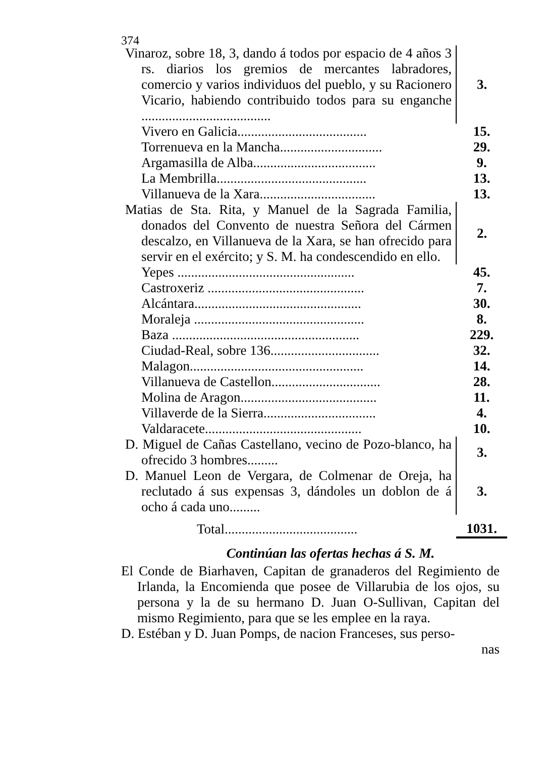374
| Vinaroz, sobre 18, 3, dando á todos por espacio de 4 años 3 rs. diarios los gremios de mercantes labradores, comercio y varios individuos del pueblo, y su Racionero Vicario, habiendo contribuido todos para su enganche ...................................... | 3. |
| Vivero en Galicia...................................... | 15. |
| Torrenueva en la Mancha.............................. | 29. |
| Argamasilla de Alba.................................... | 9. |
| La Membrilla............................................ | 13. |
| Villanueva de la Xara.................................. | 13. |
| Matias de Sta. Rita, y Manuel de la Sagrada Familia, donados del Convento de nuestra Señora del Cármen descalzo, en Villanueva de la Xara, se han ofrecido para servir en el exército; y S. M. ha condescendido en ello. | 2. |
| Yepes .................................................... | 45. |
| Castroxeriz .............................................. | 7. |
| Alcántara................................................. | 30. |
| Moraleja .................................................. | 8. |
| Baza ....................................................... | 229. |
| Ciudad-Real, sobre 136................................ | 32. |
| Malagon................................................... | 14. |
| Villanueva de Castellon................................ | 28. |
| Molina de Aragon........................................ | 11. |
| Villaverde de la Sierra................................. | 4. |
| Valdaracete.............................................. | 10. |
| D. Miguel de Cañas Castellano, vecino de Pozo-blanco, ha ofrecido 3 hombres......... | 3. |
| D. Manuel Leon de Vergara, de Colmenar de Oreja, ha reclutado á sus expensas 3, dándoles un doblon de á ocho á cada uno......... | 3. |
| Total....................................... | 1031. |
Continúan las ofertas hechas á S. M.
El Conde de Biarhaven, Capitan de granaderos del Regimiento de Irlanda, la Encomienda que posee de Villarubia de los ojos, su persona y la de su hermano D. Juan O-Sullivan, Capitan del mismo Regimiento, para que se les emplee en la raya.
D. Estéban y D. Juan Pomps, de nacion Franceses, sus perso-
nas